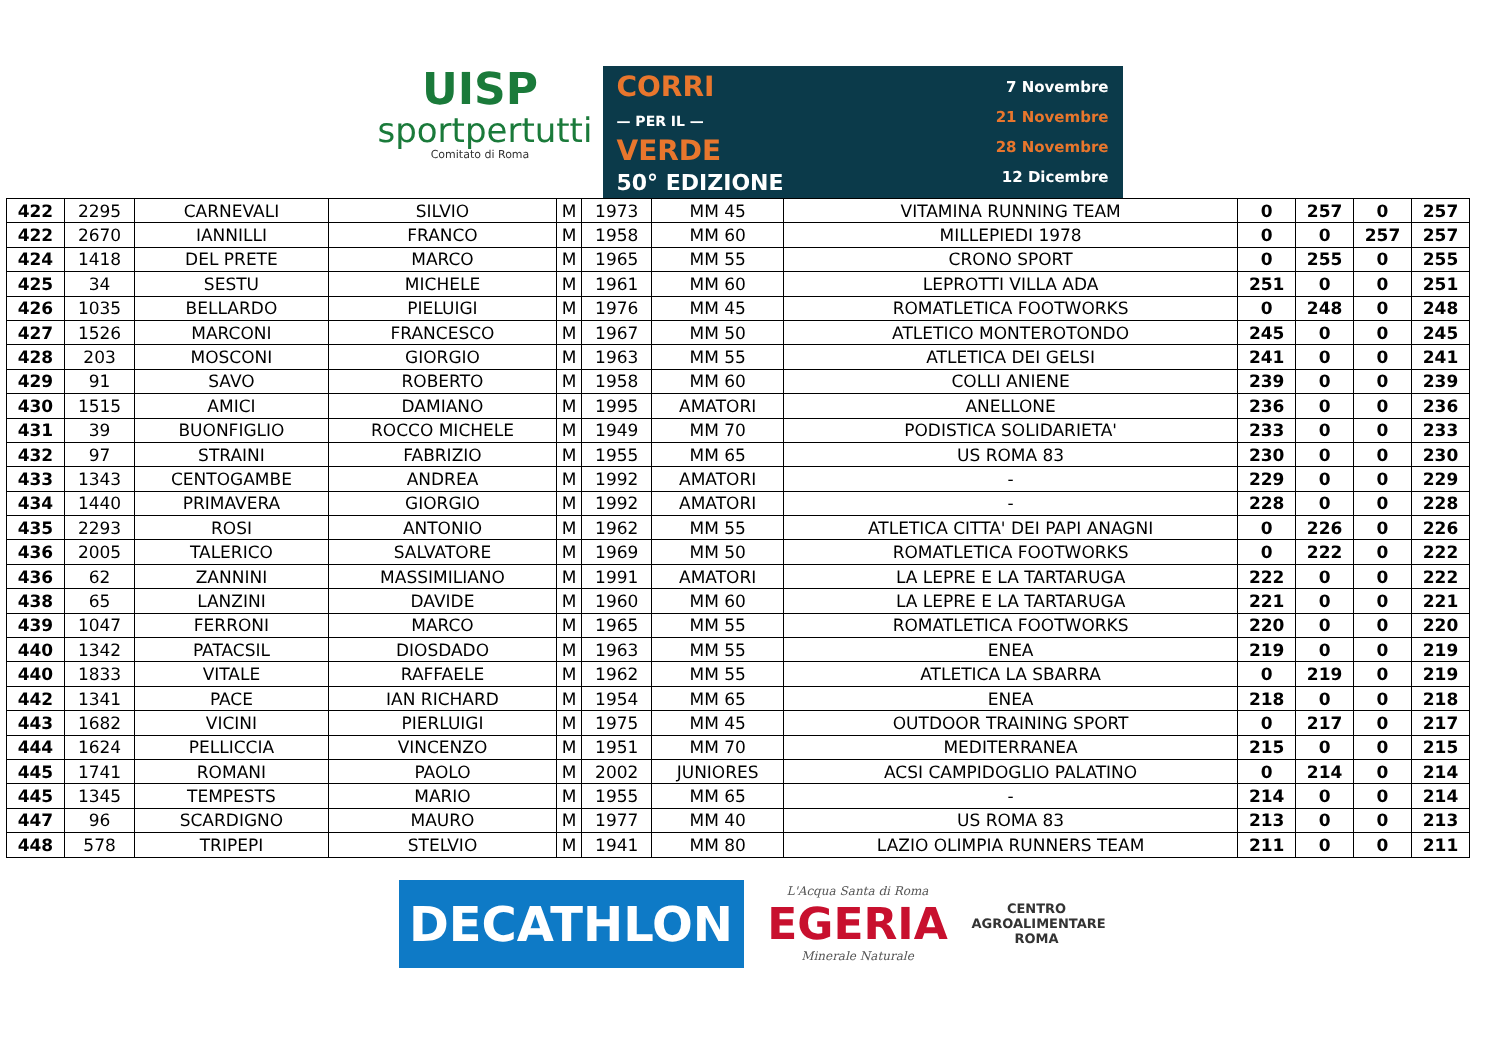UISP
sportpertutti
Comitato di Roma
CORRI
— PER IL —
VERDE
50° EDIZIONE
7 Novembre
21 Novembre
28 Novembre
12 Dicembre
| 422 | 2295 | CARNEVALI | SILVIO | M | 1973 | MM 45 | VITAMINA RUNNING TEAM | 0 | 257 | 0 | 257 |
| 422 | 2670 | IANNILLI | FRANCO | M | 1958 | MM 60 | MILLEPIEDI 1978 | 0 | 0 | 257 | 257 |
| 424 | 1418 | DEL PRETE | MARCO | M | 1965 | MM 55 | CRONO SPORT | 0 | 255 | 0 | 255 |
| 425 | 34 | SESTU | MICHELE | M | 1961 | MM 60 | LEPROTTI VILLA ADA | 251 | 0 | 0 | 251 |
| 426 | 1035 | BELLARDO | PIELUIGI | M | 1976 | MM 45 | ROMATLETICA FOOTWORKS | 0 | 248 | 0 | 248 |
| 427 | 1526 | MARCONI | FRANCESCO | M | 1967 | MM 50 | ATLETICO MONTEROTONDO | 245 | 0 | 0 | 245 |
| 428 | 203 | MOSCONI | GIORGIO | M | 1963 | MM 55 | ATLETICA DEI GELSI | 241 | 0 | 0 | 241 |
| 429 | 91 | SAVO | ROBERTO | M | 1958 | MM 60 | COLLI ANIENE | 239 | 0 | 0 | 239 |
| 430 | 1515 | AMICI | DAMIANO | M | 1995 | AMATORI | ANELLONE | 236 | 0 | 0 | 236 |
| 431 | 39 | BUONFIGLIO | ROCCO MICHELE | M | 1949 | MM 70 | PODISTICA SOLIDARIETA' | 233 | 0 | 0 | 233 |
| 432 | 97 | STRAINI | FABRIZIO | M | 1955 | MM 65 | US ROMA 83 | 230 | 0 | 0 | 230 |
| 433 | 1343 | CENTOGAMBE | ANDREA | M | 1992 | AMATORI | - | 229 | 0 | 0 | 229 |
| 434 | 1440 | PRIMAVERA | GIORGIO | M | 1992 | AMATORI | - | 228 | 0 | 0 | 228 |
| 435 | 2293 | ROSI | ANTONIO | M | 1962 | MM 55 | ATLETICA CITTA' DEI PAPI ANAGNI | 0 | 226 | 0 | 226 |
| 436 | 2005 | TALERICO | SALVATORE | M | 1969 | MM 50 | ROMATLETICA FOOTWORKS | 0 | 222 | 0 | 222 |
| 436 | 62 | ZANNINI | MASSIMILIANO | M | 1991 | AMATORI | LA LEPRE E LA TARTARUGA | 222 | 0 | 0 | 222 |
| 438 | 65 | LANZINI | DAVIDE | M | 1960 | MM 60 | LA LEPRE E LA TARTARUGA | 221 | 0 | 0 | 221 |
| 439 | 1047 | FERRONI | MARCO | M | 1965 | MM 55 | ROMATLETICA FOOTWORKS | 220 | 0 | 0 | 220 |
| 440 | 1342 | PATACSIL | DIOSDADO | M | 1963 | MM 55 | ENEA | 219 | 0 | 0 | 219 |
| 440 | 1833 | VITALE | RAFFAELE | M | 1962 | MM 55 | ATLETICA LA SBARRA | 0 | 219 | 0 | 219 |
| 442 | 1341 | PACE | IAN RICHARD | M | 1954 | MM 65 | ENEA | 218 | 0 | 0 | 218 |
| 443 | 1682 | VICINI | PIERLUIGI | M | 1975 | MM 45 | OUTDOOR TRAINING SPORT | 0 | 217 | 0 | 217 |
| 444 | 1624 | PELLICCIA | VINCENZO | M | 1951 | MM 70 | MEDITERRANEA | 215 | 0 | 0 | 215 |
| 445 | 1741 | ROMANI | PAOLO | M | 2002 | JUNIORES | ACSI CAMPIDOGLIO PALATINO | 0 | 214 | 0 | 214 |
| 445 | 1345 | TEMPESTS | MARIO | M | 1955 | MM 65 | - | 214 | 0 | 0 | 214 |
| 447 | 96 | SCARDIGNO | MAURO | M | 1977 | MM 40 | US ROMA 83 | 213 | 0 | 0 | 213 |
| 448 | 578 | TRIPEPI | STELVIO | M | 1941 | MM 80 | LAZIO OLIMPIA RUNNERS TEAM | 211 | 0 | 0 | 211 |
DECATHLON
L'Acqua Santa di Roma
EGERIA
Minerale Naturale
CENTRO
AGROALIMENTARE
ROMA